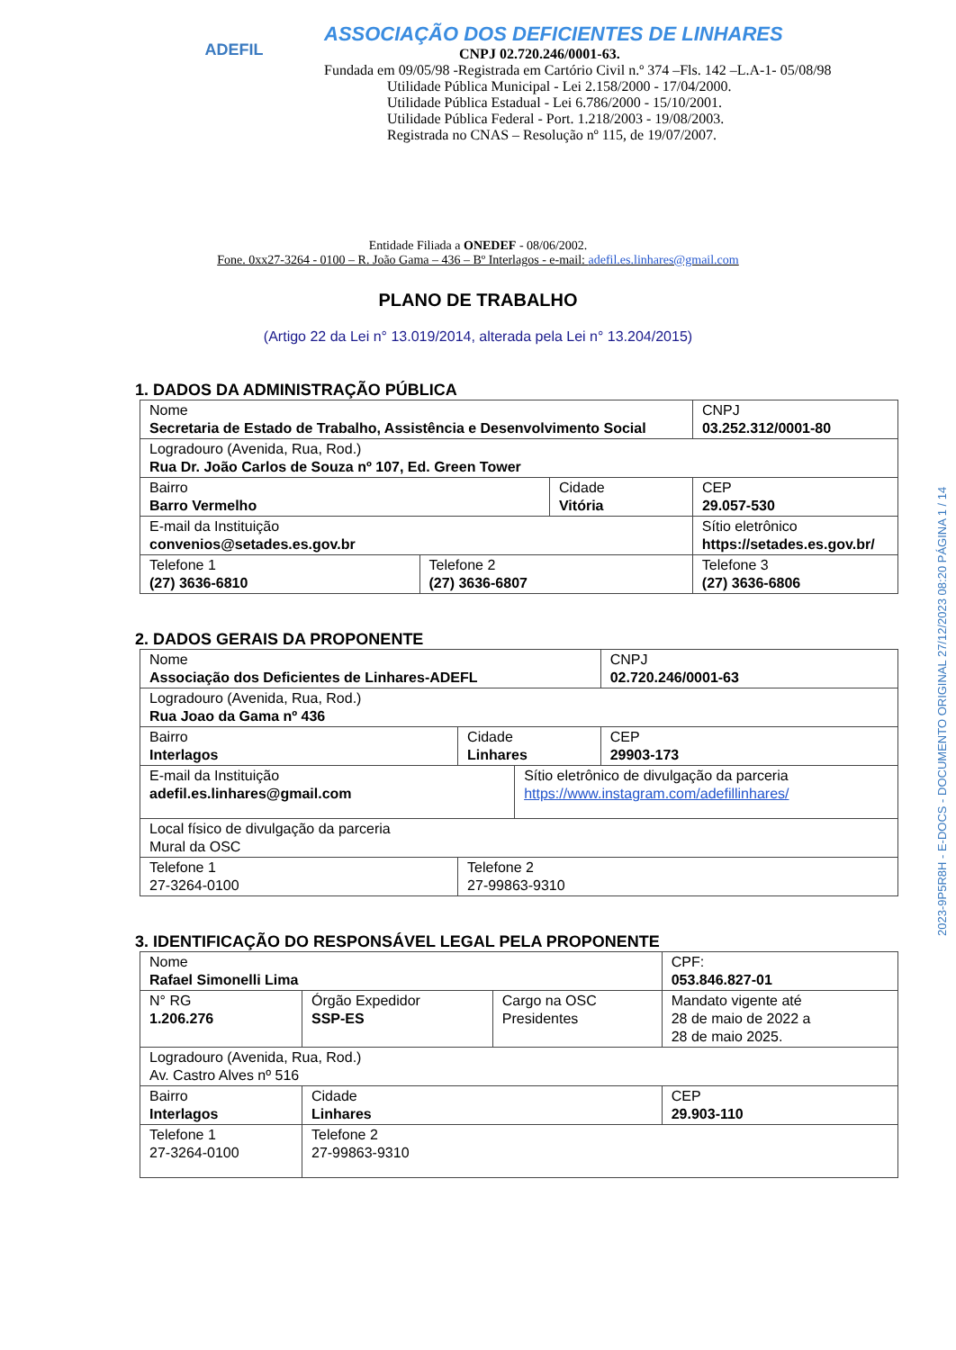ADEFIL
ASSOCIAÇÃO DOS DEFICIENTES DE LINHARES
CNPJ 02.720.246/0001-63.
Fundada em 09/05/98 -Registrada em Cartório Civil n.º 374 –Fls. 142 –L.A-1- 05/08/98
Utilidade Pública Municipal - Lei 2.158/2000 - 17/04/2000.
Utilidade Pública Estadual - Lei 6.786/2000 - 15/10/2001.
Utilidade Pública Federal - Port. 1.218/2003 - 19/08/2003.
Registrada no CNAS – Resolução nº 115, de 19/07/2007.
Entidade Filiada a ONEDEF - 08/06/2002.
Fone. 0xx27-3264 - 0100 – R. João Gama – 436 – Bº Interlagos - e-mail: adefil.es.linhares@gmail.com
PLANO DE TRABALHO
(Artigo 22 da Lei n° 13.019/2014, alterada pela Lei n° 13.204/2015)
1. DADOS DA ADMINISTRAÇÃO PÚBLICA
| Nome Secretaria de Estado de Trabalho, Assistência e Desenvolvimento Social | | | | CNPJ 03.252.312/0001-80 |
| Logradouro (Avenida, Rua, Rod.) Rua Dr. João Carlos de Souza nº 107, Ed. Green Tower | | | | |
| Bairro Barro Vermelho | | Cidade Vitória | | CEP 29.057-530 |
| E-mail da Instituição convenios@setades.es.gov.br | | | Sítio eletrônico https://setades.es.gov.br/ | |
| Telefone 1 (27) 3636-6810 | Telefone 2 (27) 3636-6807 | | Telefone 3 (27) 3636-6806 | |
2. DADOS GERAIS DA PROPONENTE
| Nome Associação dos Deficientes de Linhares-ADEFL | | | CNPJ 02.720.246/0001-63 |
| Logradouro (Avenida, Rua, Rod.) Rua Joao da Gama nº 436 | | | |
| Bairro Interlagos | Cidade Linhares | | CEP 29903-173 |
| E-mail da Instituição adefil.es.linhares@gmail.com | | Sítio eletrônico de divulgação da parceria https://www.instagram.com/adefillinhares/ | |
| Local físico de divulgação da parceria Mural da OSC | | | |
| Telefone 1 27-3264-0100 | Telefone 2 27-99863-9310 | | |
3. IDENTIFICAÇÃO DO RESPONSÁVEL LEGAL PELA PROPONENTE
| Nome Rafael Simonelli Lima | | | CPF: 053.846.827-01 |
| N° RG 1.206.276 | Órgão Expedidor SSP-ES | Cargo na OSC Presidentes | Mandato vigente até 28 de maio de 2022 a 28 de maio 2025. |
| Logradouro (Avenida, Rua, Rod.) Av. Castro Alves nº 516 | | | |
| Bairro Interlagos | Cidade Linhares | | CEP 29.903-110 |
| Telefone 1 27-3264-0100 | Telefone 2 27-99863-9310 | | |
2023-9P5R8H - E-DOCS - DOCUMENTO ORIGINAL 27/12/2023 08:20 PÁGINA 1 / 14